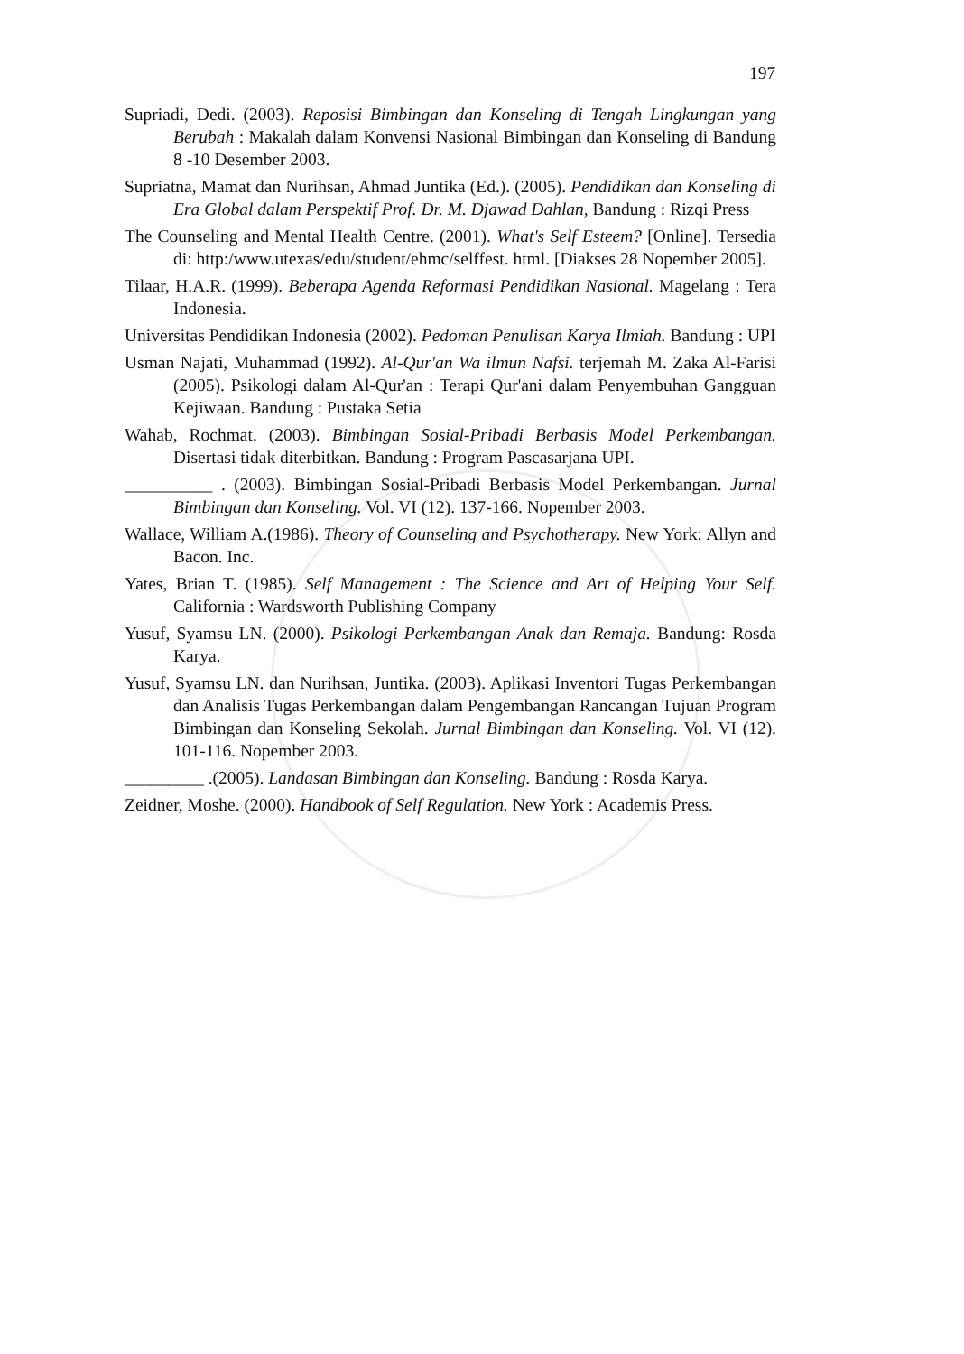197
Supriadi, Dedi. (2003). Reposisi Bimbingan dan Konseling di Tengah Lingkungan yang Berubah : Makalah dalam Konvensi Nasional Bimbingan dan Konseling di Bandung 8 -10 Desember 2003.
Supriatna, Mamat dan Nurihsan, Ahmad Juntika (Ed.). (2005). Pendidikan dan Konseling di Era Global dalam Perspektif Prof. Dr. M. Djawad Dahlan, Bandung : Rizqi Press
The Counseling and Mental Health Centre. (2001). What's Self Esteem? [Online]. Tersedia di: http:/www.utexas/edu/student/ehmc/selffest. html. [Diakses 28 Nopember 2005].
Tilaar, H.A.R. (1999). Beberapa Agenda Reformasi Pendidikan Nasional. Magelang : Tera Indonesia.
Universitas Pendidikan Indonesia (2002). Pedoman Penulisan Karya Ilmiah. Bandung : UPI
Usman Najati, Muhammad (1992). Al-Qur'an Wa ilmun Nafsi. terjemah M. Zaka Al-Farisi (2005). Psikologi dalam Al-Qur'an : Terapi Qur'ani dalam Penyembuhan Gangguan Kejiwaan. Bandung : Pustaka Setia
Wahab, Rochmat. (2003). Bimbingan Sosial-Pribadi Berbasis Model Perkembangan. Disertasi tidak diterbitkan. Bandung : Program Pascasarjana UPI.
__________ . (2003). Bimbingan Sosial-Pribadi Berbasis Model Perkembangan. Jurnal Bimbingan dan Konseling. Vol. VI (12). 137-166. Nopember 2003.
Wallace, William A.(1986). Theory of Counseling and Psychotherapy. New York: Allyn and Bacon. Inc.
Yates, Brian T. (1985). Self Management : The Science and Art of Helping Your Self. California : Wardsworth Publishing Company
Yusuf, Syamsu LN. (2000). Psikologi Perkembangan Anak dan Remaja. Bandung: Rosda Karya.
Yusuf, Syamsu LN. dan Nurihsan, Juntika. (2003). Aplikasi Inventori Tugas Perkembangan dan Analisis Tugas Perkembangan dalam Pengembangan Rancangan Tujuan Program Bimbingan dan Konseling Sekolah. Jurnal Bimbingan dan Konseling. Vol. VI (12). 101-116. Nopember 2003.
_________ .(2005). Landasan Bimbingan dan Konseling. Bandung : Rosda Karya.
Zeidner, Moshe. (2000). Handbook of Self Regulation. New York : Academis Press.